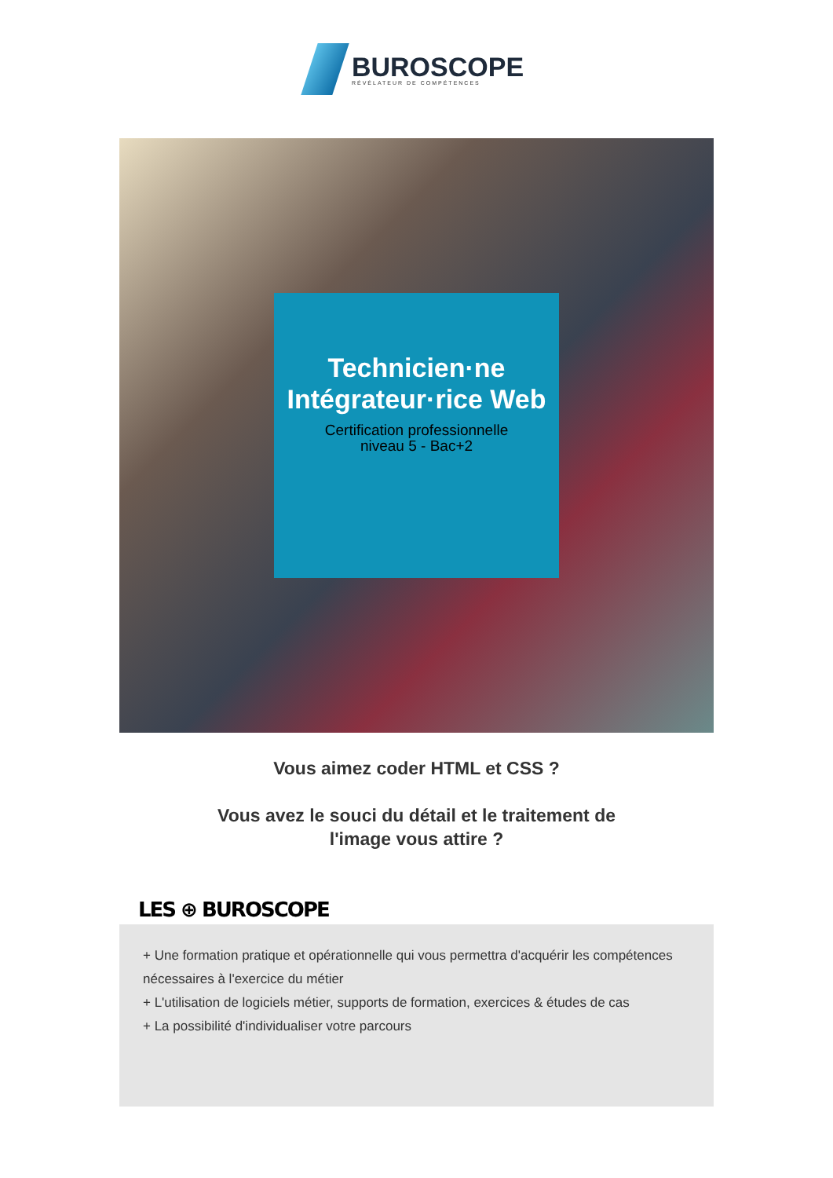BUROSCOPE
RÉVÉLATEUR DE COMPÉTENCES
Technicien·ne Intégrateur·rice Web
Certification professionnelle
niveau 5 - Bac+2
Vous aimez coder HTML et CSS ?
Vous avez le souci du détail et le traitement de
l'image vous attire ?
LES ⊕ BUROSCOPE
+ Une formation pratique et opérationnelle qui vous permettra d'acquérir les compétences nécessaires à l'exercice du métier
+ L'utilisation de logiciels métier, supports de formation, exercices & études de cas
+ La possibilité d'individualiser votre parcours